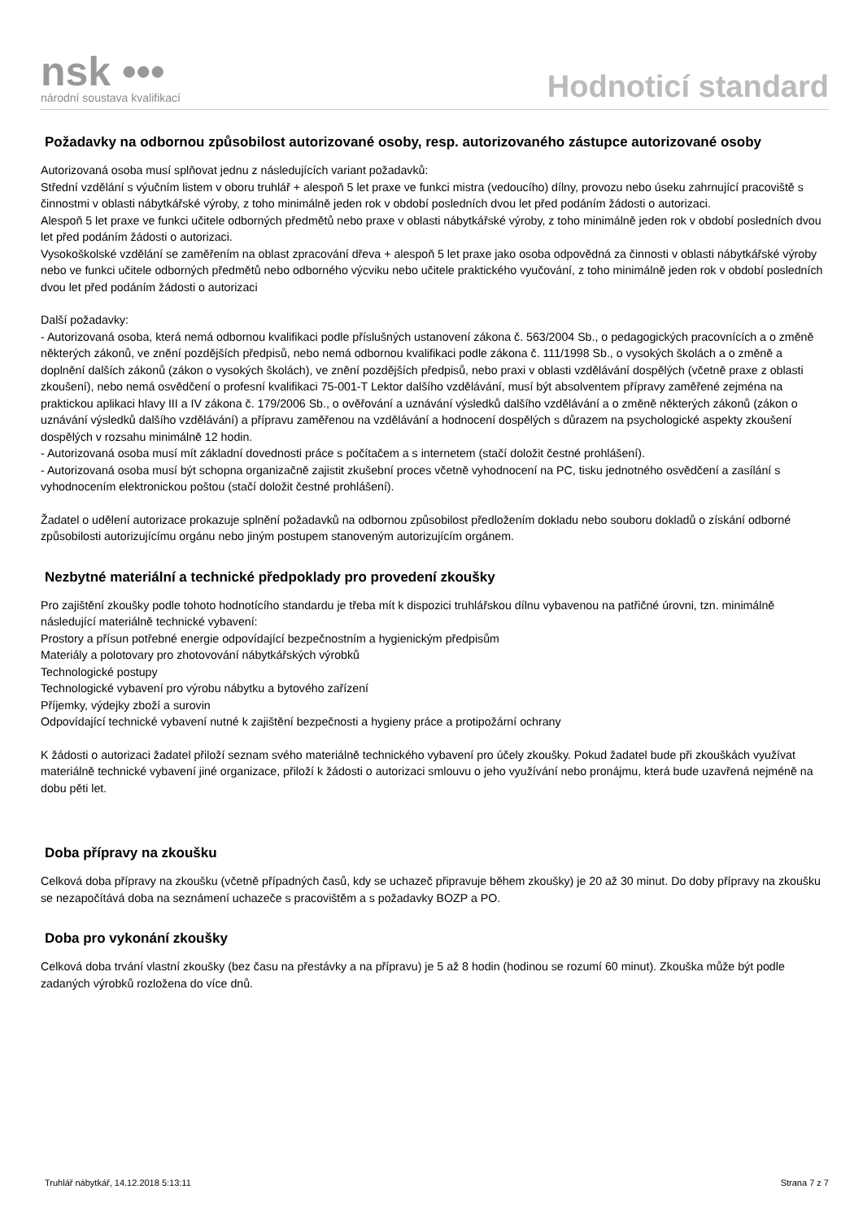nsk •••
národní soustava kvalifikací
Hodnoticí standard
Požadavky na odbornou způsobilost autorizované osoby, resp. autorizovaného zástupce autorizované osoby
Autorizovaná osoba musí splňovat jednu z následujících variant požadavků:
Střední vzdělání s výučním listem v oboru truhlář + alespoň 5 let praxe ve funkci mistra (vedoucího) dílny, provozu nebo úseku zahrnující pracoviště s činnostmi v oblasti nábytkářské výroby, z toho minimálně jeden rok v období posledních dvou let před podáním žádosti o autorizaci.
Alespoň 5 let praxe ve funkci učitele odborných předmětů nebo praxe v oblasti nábytkářské výroby, z toho minimálně jeden rok v období posledních dvou let před podáním žádosti o autorizaci.
Vysokoškolské vzdělání se zaměřením na oblast zpracování dřeva + alespoň 5 let praxe jako osoba odpovědná za činnosti v oblasti nábytkářské výroby nebo ve funkci učitele odborných předmětů nebo odborného výcviku nebo učitele praktického vyučování, z toho minimálně jeden rok v období posledních dvou let před podáním žádosti o autorizaci
Další požadavky:
- Autorizovaná osoba, která nemá odbornou kvalifikaci podle příslušných ustanovení zákona č. 563/2004 Sb., o pedagogických pracovnících a o změně některých zákonů, ve znění pozdějších předpisů, nebo nemá odbornou kvalifikaci podle zákona č. 111/1998 Sb., o vysokých školách a o změně a doplnění dalších zákonů (zákon o vysokých školách), ve znění pozdějších předpisů, nebo praxi v oblasti vzdělávání dospělých (včetně praxe z oblasti zkoušení), nebo nemá osvědčení o profesní kvalifikaci 75-001-T Lektor dalšího vzdělávání, musí být absolventem přípravy zaměřené zejména na praktickou aplikaci hlavy III a IV zákona č. 179/2006 Sb., o ověřování a uznávání výsledků dalšího vzdělávání a o změně některých zákonů (zákon o uznávání výsledků dalšího vzdělávání) a přípravu zaměřenou na vzdělávání a hodnocení dospělých s důrazem na psychologické aspekty zkoušení dospělých v rozsahu minimálně 12 hodin.
- Autorizovaná osoba musí mít základní dovednosti práce s počítačem a s internetem (stačí doložit čestné prohlášení).
- Autorizovaná osoba musí být schopna organizačně zajistit zkušební proces včetně vyhodnocení na PC, tisku jednotného osvědčení a zasílání s vyhodnocením elektronickou poštou (stačí doložit čestné prohlášení).
Žadatel o udělení autorizace prokazuje splnění požadavků na odbornou způsobilost předložením dokladu nebo souboru dokladů o získání odborné způsobilosti autorizujícímu orgánu nebo jiným postupem stanoveným autorizujícím orgánem.
Nezbytné materiální a technické předpoklady pro provedení zkoušky
Pro zajištění zkoušky podle tohoto hodnotícího standardu je třeba mít k dispozici truhlářskou dílnu vybavenou na patřičné úrovni, tzn. minimálně následující materiálně technické vybavení:
Prostory a přísun potřebné energie odpovídající bezpečnostním a hygienickým předpisům
Materiály a polotovary pro zhotovování nábytkářských výrobků
Technologické postupy
Technologické vybavení pro výrobu nábytku a bytového zařízení
Příjemky, výdejky zboží a surovin
Odpovídající technické vybavení nutné k zajištění bezpečnosti a hygieny práce a protipožární ochrany
K žádosti o autorizaci žadatel přiloží seznam svého materiálně technického vybavení pro účely zkoušky. Pokud žadatel bude při zkouškách využívat materiálně technické vybavení jiné organizace, přiloží k žádosti o autorizaci smlouvu o jeho využívání nebo pronájmu, která bude uzavřená nejméně na dobu pěti let.
Doba přípravy na zkoušku
Celková doba přípravy na zkoušku (včetně případných časů, kdy se uchazeč připravuje během zkoušky) je 20 až 30 minut. Do doby přípravy na zkoušku se nezapočítává doba na seznámení uchazeče s pracovištěm a s požadavky BOZP a PO.
Doba pro vykonání zkoušky
Celková doba trvání vlastní zkoušky (bez času na přestávky a na přípravu) je 5 až 8 hodin (hodinou se rozumí 60 minut). Zkouška může být podle zadaných výrobků rozložena do více dnů.
Truhlář nábytkář, 14.12.2018 5:13:11 Strana 7 z 7